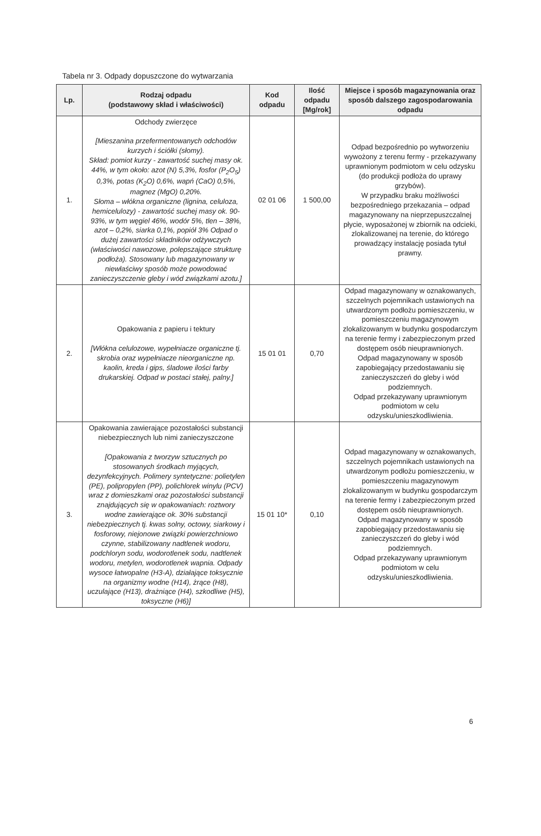Tabela nr 3. Odpady dopuszczone do wytwarzania
| Lp. | Rodzaj odpadu (podstawowy skład i właściwości) | Kod odpadu | Ilość odpadu [Mg/rok] | Miejsce i sposób magazynowania oraz sposób dalszego zagospodarowania odpadu |
| --- | --- | --- | --- | --- |
| 1. | Odchody zwierzęce [Mieszanina przefermentowanych odchodów kurzych i ściółki (słomy). Skład: pomiot kurzy - zawartość suchej masy ok. 44%, w tym około: azot (N) 5,3%, fosfor (P<sub>2</sub>O<sub>5</sub>) 0,3%, potas (K<sub>2</sub>O) 0,6%, wapń (CaO) 0,5%, magnez (MgO) 0,20%. Słoma – włókna organiczne (lignina, celuloza, hemicelulozy) - zawartość suchej masy ok. 90-93%, w tym węgiel 46%, wodór 5%, tlen – 38%, azot – 0,2%, siarka 0,1%, popiół 3% Odpad o dużej zawartości składników odżywczych (właściwości nawozowe, polepszające strukturę podłoża). Stosowany lub magazynowany w niewłaściwy sposób może powodować zanieczyszczenie gleby i wód związkami azotu.] | 02 01 06 | 1 500,00 | Odpad bezpośrednio po wytworzeniu wywożony z terenu fermy - przekazywany uprawnionym podmiotom w celu odzysku (do produkcji podłoża do uprawy grzybów). W przypadku braku możliwości bezpośredniego przekazania – odpad magazynowany na nieprzepuszczalnej płycie, wyposażonej w zbiornik na odcieki, zlokalizowanej na terenie, do którego prowadzący instalację posiada tytuł prawny. |
| 2. | Opakowania z papieru i tektury [Włókna celulozowe, wypełniacze organiczne tj. skrobia oraz wypełniacze nieorganiczne np. kaolin, kreda i gips, śladowe ilości farby drukarskiej. Odpad w postaci stałej, palny.] | 15 01 01 | 0,70 | Odpad magazynowany w oznakowanych, szczelnych pojemnikach ustawionych na utwardzonym podłożu pomieszczeniu, w pomieszczeniu magazynowym zlokalizowanym w budynku gospodarczym na terenie fermy i zabezpieczonym przed dostępem osób nieuprawnionych. Odpad magazynowany w sposób zapobiegający przedostawaniu się zanieczyszczeń do gleby i wód podziemnych. Odpad przekazywany uprawnionym podmiotom w celu odzysku/unieszkodliwienia. |
| 3. | Opakowania zawierające pozostałości substancji niebezpiecznych lub nimi zanieczyszczone [Opakowania z tworzyw sztucznych po stosowanych środkach myjących, dezynfekcyjnych. Polimery syntetyczne: polietylen (PE), polipropylen (PP), polichlorek winylu (PCV) wraz z domieszkami oraz pozostałości substancji znajdujących się w opakowaniach: roztwory wodne zawierające ok. 30% substancji niebezpiecznych tj. kwas solny, octowy, siarkowy i fosforowy, niejonowe związki powierzchniowo czynne, stabilizowany nadtlenek wodoru, podchloryn sodu, wodorotlenek sodu, nadtlenek wodoru, metylen, wodorotlenek wapnia. Odpady wysoce łatwopalne (H3-A), działające toksycznie na organizmy wodne (H14), żrące (H8), uczulające (H13), drażniące (H4), szkodliwe (H5), toksyczne (H6)] | 15 01 10* | 0,10 | Odpad magazynowany w oznakowanych, szczelnych pojemnikach ustawionych na utwardzonym podłożu pomieszczeniu, w pomieszczeniu magazynowym zlokalizowanym w budynku gospodarczym na terenie fermy i zabezpieczonym przed dostępem osób nieuprawnionych. Odpad magazynowany w sposób zapobiegający przedostawaniu się zanieczyszczeń do gleby i wód podziemnych. Odpad przekazywany uprawnionym podmiotom w celu odzysku/unieszkodliwienia. |
6